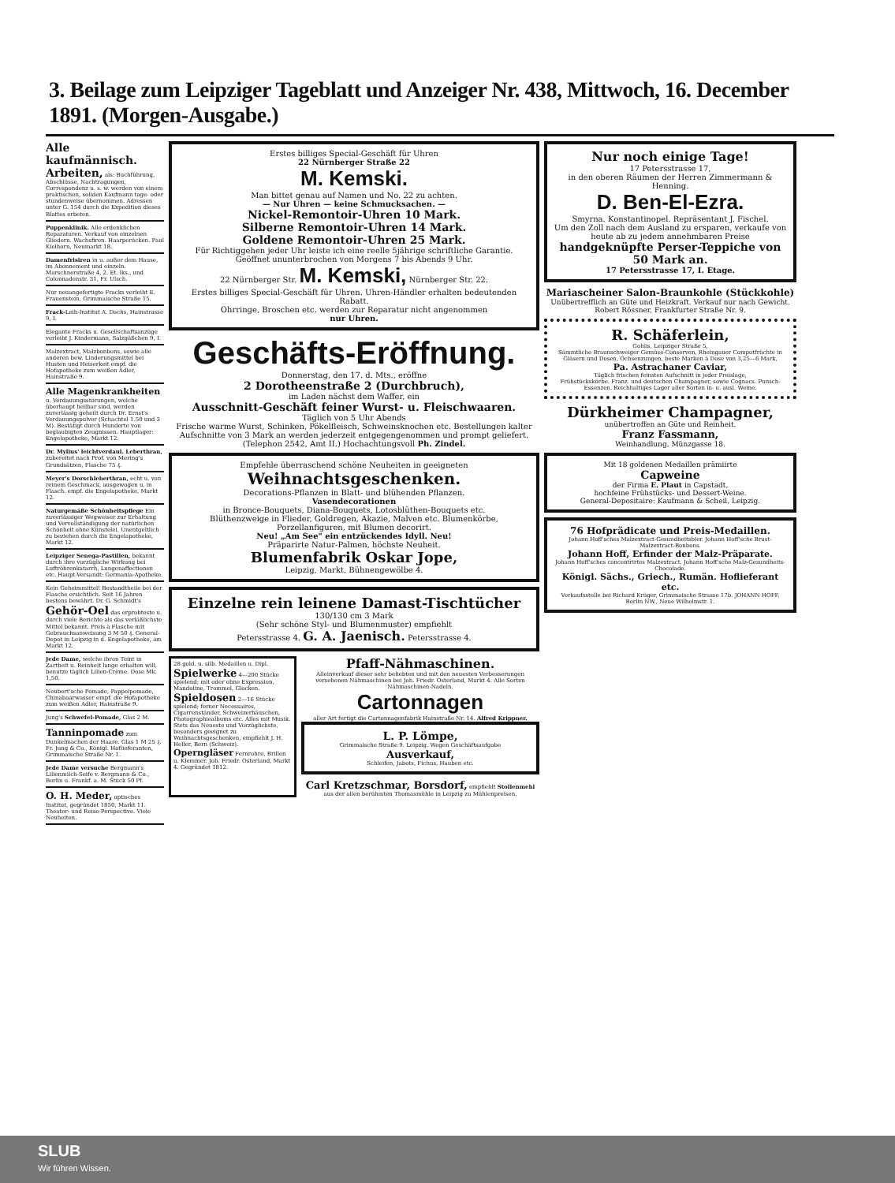3. Beilage zum Leipziger Tageblatt und Anzeiger Nr. 438, Mittwoch, 16. December 1891. (Morgen-Ausgabe.)
Alle kaufmännisch. Arbeiten, als: Buchführung, Abschlüsse, Nachtragungen, Correspondenz u. s. w. werden von einem praktischen, soliden Kaufmann tage- oder stundenweise übernommen. Adressen unter G. 154 durch die Expedition dieses Blattes erbeten.
Puppenklinik. Alle erdenklichen Reparaturen. Verkauf von einzelnen Gliedern. Wachsfiren. Haarperücken. Paul Kielhorn, Neumarkt 18.
Damenfrisiren in u. außer dem Hause, im Abonnement und einzeln. Marschnerstraße 4, 2. Et. lks., und Colonnadenstr. 31, Fr. Ulsch.
Nur neuangefertigte Fracks verleiht E. Frauenstein, Grimmaische Straße 15.
Frack-Leih-Institut A. Dachs, Hainstrasse 9, I.
Elegante Fracks u. Gesellschaftsanzüge verleiht J. Kindermann, Salzgäßchen 9, I.
Malzextract, Malzbonbons, sowie alle anderen bew. Linderungsmittel bei Husten und Heiserkeit empf. die Hofapotheke zum weißen Adler, Hainstraße 9.
Alle Magenkrankheiten u. Verdauungsstörungen, welche überhaupt heilbar sind, werden zuverlässig geheilt durch Dr. Ernst's Verdauungspulver (Schachtel 1.50 und 3 M). Bestätigt durch Hunderte von beglaubigten Zeugnissen. Hauptlager: Engelapotheke, Markt 12.
Dr. Mylius' leichtverdaul. Leberthran, zubereitet nach Prof. von Mering's Grundsätzen, Flasche 75 ₰.
Meyer's Dorschleberthran, echt u. von reinem Geschmack, ausgewogen u. in Flasch. empf. die Engelapotheke, Markt 12.
Naturgemäße Schönheitspflege Ein zuverlässiger Wegweiser zur Erhaltung und Vervollständigung der natürlichen Schönheit ohne Künstelei. Unentgeltlich zu beziehen durch die Engelapotheke, Markt 12.
Leipziger Senega-Pastillen, bekannt durch ihre vorzügliche Wirkung bei Luftröhrenkatarrh, Lungenaffectionen etc. Haupt-Versandt: Germania-Apotheke.
Kein Geheimmittel! Bestandtheile bei der Flasche ersichtlich. Seit 16 Jahren bestens bewährt. Dr. G. Schmidt's Gehör-Oel das erprobteste u. durch viele Berichte als das verläßlichste Mittel bekannt. Preis à Flasche mit Gebrauchsanweisung 3 M 50 ₰. General-Depot in Leipzig in d. Engelapotheke, am Markt 12.
Jede Dame, welche ihren Teint in Zartheit u. Reinheit lange erhalten will, benutze täglich Lilien-Crème. Dose Mk. 1,50.
Neubert'sche Pomade, Pappelpomade, Chinabaarwasser empf. die Hofapotheke zum weißen Adler, Hainstraße 9.
Jung's Schwefel-Pomade, Glas 2 M.
Tanninpomade zum Dunkelmachen der Haare. Glas 1 M 25 ₰. Fr. Jung & Co., Königl. Hoflieferanten, Grimmaische Straße Nr. 1.
Jede Dame versuche Bergmann's Lilienmilch-Seife v. Bergmann & Co., Berlin u. Frankf. a. M. Stück 50 Pf.
O. H. Meder, optisches Institut, gegründet 1850, Markt 11. Theater- und Reise-Perspective. Viele Neuheiten.
Erstes billiges Special-Geschäft für Uhren
22 Nürnberger Straße 22
M. Kemski.
Man bittet genau auf Namen und No. 22 zu achten.
— Nur Uhren — keine Schmucksachen. —
Nickel-Remontoir-Uhren 10 Mark.
Silberne Remontoir-Uhren 14 Mark.
Goldene Remontoir-Uhren 25 Mark.
Für Richtiggehen jeder Uhr leiste ich eine reelle 5jährige schriftliche Garantie.
Geöffnet ununterbrochen von Morgens 7 bis Abends 9 Uhr.
22 Nürnberger Str. M. Kemski, Nürnberger Str. 22.
Erstes billiges Special-Geschäft für Uhren. Uhren-Händler erhalten bedeutenden Rabatt.
Ohrringe, Broschen etc. werden zur Reparatur nicht angenommen
nur Uhren.
Geschäfts-Eröffnung.
Donnerstag, den 17. d. Mts., eröffne
2 Dorotheenstraße 2 (Durchbruch),
im Laden nächst dem Waffer, ein
Ausschnitt-Geschäft feiner Wurst- u. Fleischwaaren.
Täglich von 5 Uhr Abends
Frische warme Wurst, Schinken, Pökelfleisch, Schweinsknochen etc. Bestellungen kalter Aufschnitte von 3 Mark an werden jederzeit entgegengenommen und prompt geliefert.
(Telephon 2542, Amt II.) Hochachtungsvoll Ph. Zindel.
Empfehle überraschend schöne Neuheiten in geeigneten
Weihnachtsgeschenken.
Decorations-Pflanzen in Blatt- und blühenden Pflanzen.
Vasendecorationen
in Bronce-Bouquets, Diana-Bouquets, Lotosblüthen-Bouquets etc.
Blüthenzweige in Flieder, Goldregen, Akazie, Malven etc. Blumenkörbe, Porzellanfiguren, mit Blumen decorirt.
Neu! „Am See" ein entzückendes Idyll. Neu!
Präparirte Natur-Palmen, höchste Neuheit.
Blumenfabrik Oskar Jope,
Leipzig, Markt, Bühnengewölbe 4.
Einzelne rein leinene Damast-Tischtücher
130/130 cm 3 Mark
(Sehr schöne Styl- und Blumenmuster) empfiehlt
Petersstrasse 4. G. A. Jaenisch. Petersstrasse 4.
28 gold. u. silb. Medaillen u. Dipl.
Spielwerke 4—200 Stücke spielend; mit oder ohne Expression, Mandoline, Trommel, Glocken.
Spieldosen 2—16 Stücke spielend; ferner Necessaires, Cigarrenständer, Schweizerhäuschen, Photographiealbums etc. Alles mit Musik. Stets das Neueste und Vorzüglichste, besonders geeignet zu Weihnachtsgeschenken, empfiehlt J. H. Heller, Bern (Schweiz).
Operngläser Fernrohre, Brillen u. Klemmer. Joh. Friedr. Osterland, Markt 4. Gegründet 1812.
Pfaff-Nähmaschinen.
Alleinverkauf dieser sehr beliebten und mit den neuesten Verbesserungen versehenen Nähmaschinen bei Joh. Friedr. Osterland, Markt 4. Alle Sorten Nähmaschinen-Nadeln.
Cartonnagen
aller Art fertigt die Cartonnagenfabrik Hainstraße Nr. 14. Alfred Krippner.
L. P. Lömpe,
Grimmaische Straße 9. Leipzig. Wegen Geschäftsaufgabe Ausverkauf,
Schleifen, Jabots, Fichus, Hauben etc.
Carl Kretzschmar, Borsdorf, empfiehlt Stollenmehl aus der allen berühmten Thomasmühle in Leipzig zu Mühlenpreisen.
Nur noch einige Tage!
17 Petersstrasse 17,
in den oberen Räumen der Herren Zimmermann & Henning.
D. Ben-El-Ezra.
Smyrna. Konstantinopel. Repräsentant J. Fischel.
Um den Zoll nach dem Ausland zu ersparen, verkaufe von heute ab zu jedem annehmbaren Preise
handgeknüpfte Perser-Teppiche von 50 Mark an.
17 Petersstrasse 17, I. Etage.
Mariascheiner Salon-Braunkohle (Stückkohle)
Unübertrefflich an Güte und Heizkraft. Verkauf nur nach Gewicht.
Robert Rössner, Frankfurter Straße Nr. 9.
R. Schäferlein,
Gohlis, Leipziger Straße 5,
Sämmtliche Braunschweiger Gemüse-Conserven, Rheingauer Compotfrüchte in Gläsern und Dosen, Ochsenzungen, beste Marken à Dose von 3,25—6 Mark,
Pa. Astrachaner Caviar,
Täglich frischen feinsten Aufschnitt in jeder Preislage,
Frühstückskörbe. Franz. und deutschen Champagner, sowie Cognacs. Punsch-Essenzen. Reichhaltiges Lager aller Sorten in- u. ausl. Weine.
Dürkheimer Champagner,
unübertroffen an Güte und Reinheit.
Franz Fassmann,
Weinhandlung, Münzgasse 18.
Mit 18 goldenen Medaillen prämiirte
Capweine
der Firma E. Plaut in Capstadt,
hochfeine Frühstücks- und Dessert-Weine.
General-Depositaire: Kaufmann & Scheil, Leipzig.
76 Hofprädicate und Preis-Medaillen.
Johann Hoff'sches Malzextract-Gesundheitsbier. Johann Hoff'sche Brust-Malzextract-Bonbons.
Johann Hoff, Erfinder der Malz-Präparate.
Johann Hoff'sches concentrirtes Malzextract. Johann Hoff'sche Malz-Gesundheits-Chocolade.
Königl. Sächs., Griech., Rumän. Hoflieferant etc.
Verkaufsstelle bei Richard Krüger, Grimmaische Strasse 17b. JOHANN HOFF, Berlin NW., Neue Wilhelmstr. 1.
SLUB
Wir führen Wissen.